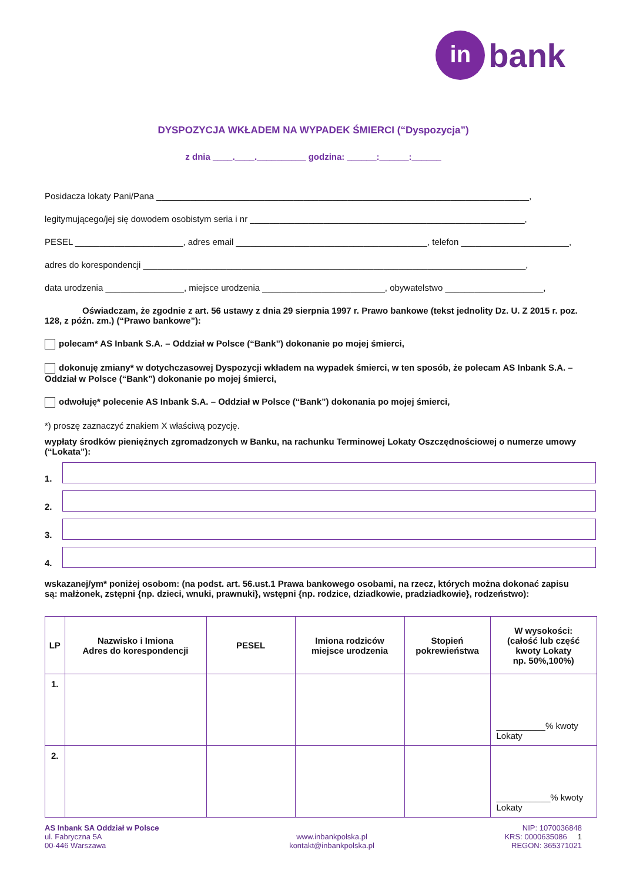in bank
DYSPOZYCJA WKŁADEM NA WYPADEK ŚMIERCI (“Dyspozycja”)
z dnia ____.____.__________ godzina: ______:______:______
Posidacza lokaty Pani/Pana ____________________________________________________________________________,
legitymującego/jej się dowodem osobistym seria i nr ________________________________________________________,
PESEL ______________________, adres email _______________________________________, telefon ______________________,
adres do korespondencji ______________________________________________________________________________,
data urodzenia ________________, miejsce urodzenia _________________________, obywatelstwo ____________________,
Oświadczam, że zgodnie z art. 56 ustawy z dnia 29 sierpnia 1997 r. Prawo bankowe (tekst jednolity Dz. U. Z 2015 r. poz. 128, z późn. zm.) (“Prawo bankowe”):
polecam* AS Inbank S.A. – Oddział w Polsce (“Bank”) dokonanie po mojej śmierci,
dokonuję zmiany* w dotychczasowej Dyspozycji wkładem na wypadek śmierci, w ten sposób, że polecam AS Inbank S.A. – Oddział w Polsce (“Bank”) dokonanie po mojej śmierci,
odwołuję* polecenie AS Inbank S.A. – Oddział w Polsce (“Bank”) dokonania po mojej śmierci,
*) proszę zaznaczyć znakiem X właściwą pozycję.
wypłaty środków pieniężnych zgromadzonych w Banku, na rachunku Terminowej Lokaty Oszczędnościowej o numerze umowy (“Lokata”):
1.
2.
3.
4.
wskazanej/ym* poniżej osobom: (na podst. art. 56.ust.1 Prawa bankowego osobami, na rzecz, których można dokonać zapisu są: małżonek, zstępni {np. dzieci, wnuki, prawnuki}, wstępni {np. rodzice, dziadkowie, pradziadkowie}, rodzeństwo):
| LP | Nazwisko i Imiona Adres do korespondencji | PESEL | Imiona rodziców miejsce urodzenia | Stopień pokrewieństwa | W wysokości: (całość lub część kwoty Lokaty np. 50%,100%) |
| --- | --- | --- | --- | --- | --- |
| 1. | | | | | __________% kwoty Lokaty |
| 2. | | | | | ___________% kwoty Lokaty |
AS Inbank SA Oddział w Polsce
ul. Fabryczna 5A
00-446 Warszawa
www.inbankpolska.pl
kontakt@inbankpolska.pl
NIP: 1070036848
KRS: 0000635086 1
REGON: 365371021